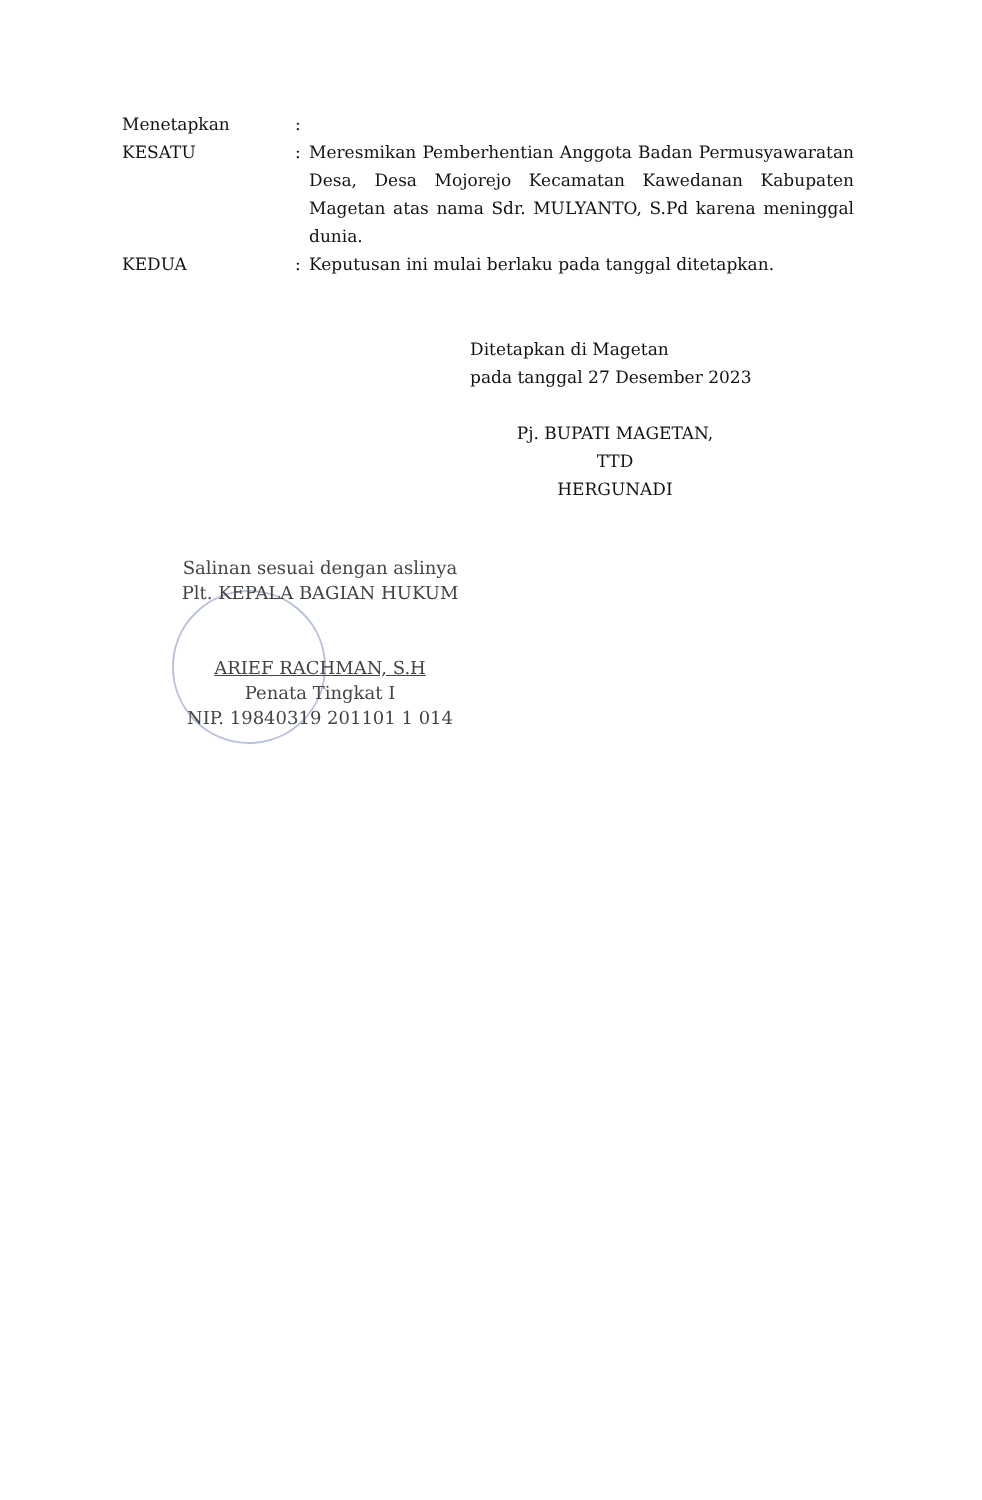Menetapkan :
KESATU : Meresmikan Pemberhentian Anggota Badan Permusyawaratan Desa, Desa Mojorejo Kecamatan Kawedanan Kabupaten Magetan atas nama Sdr. MULYANTO, S.Pd karena meninggal dunia.
KEDUA : Keputusan ini mulai berlaku pada tanggal ditetapkan.
Ditetapkan di Magetan
pada tanggal 27 Desember 2023
Pj. BUPATI MAGETAN,
TTD
HERGUNADI
Salinan sesuai dengan aslinya
Plt. KEPALA BAGIAN HUKUM
ARIEF RACHMAN, S.H
Penata Tingkat I
NIP. 19840319 201101 1 014